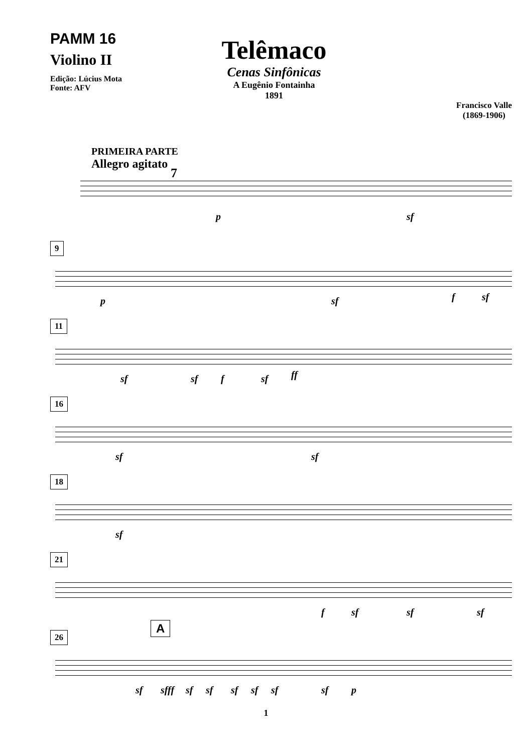PAMM 16
Violino II
Edição: Lúcius Mota
Fonte: AFV
Telêmaco
Cenas Sinfônicas
A Eugênio Fontainha
1891
Francisco Valle
(1869-1906)
PRIMEIRA PARTE
Allegro agitato
7
p sf
9
p sf f sf
11
sf sf f sf ff
16
sf sf
18
sf
21
f sf sf sf
26
A
sf sfff sf sf sf sf sf sf p
1